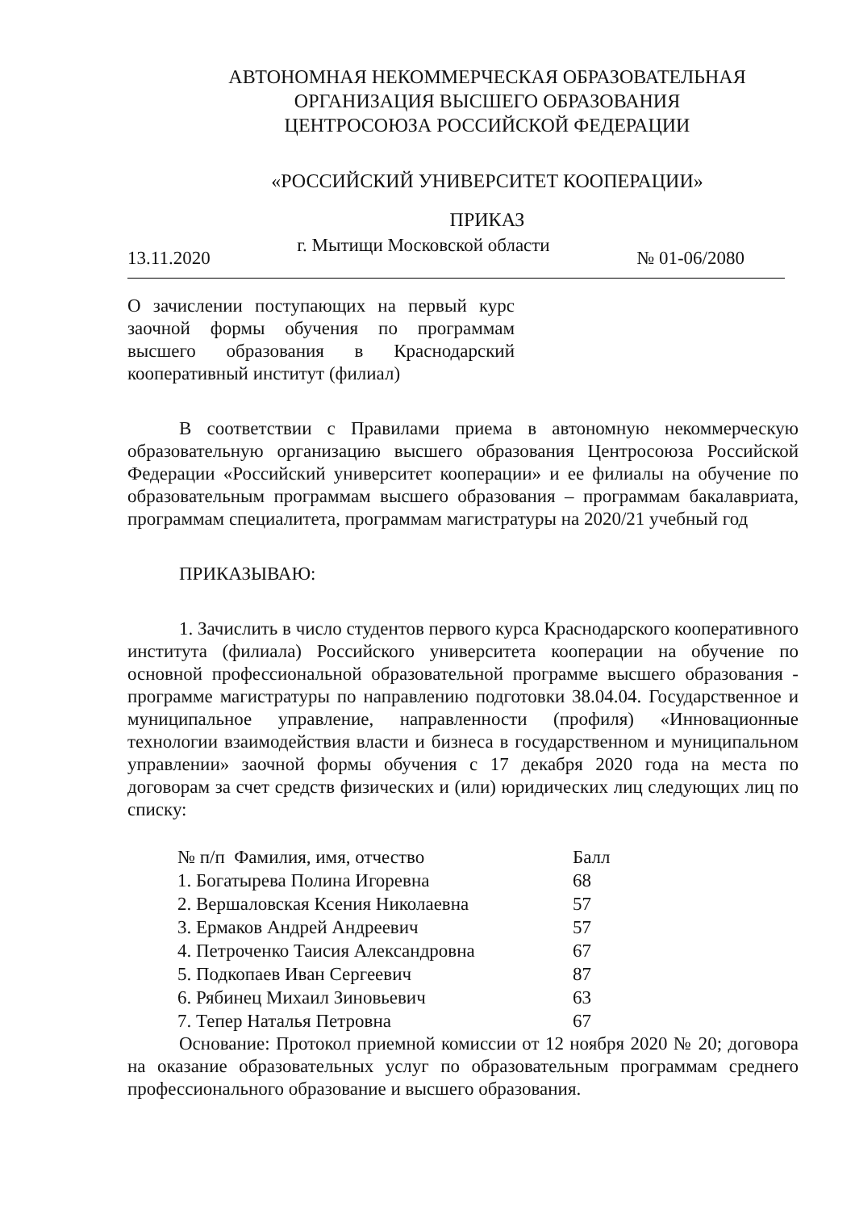АВТОНОМНАЯ НЕКОММЕРЧЕСКАЯ ОБРАЗОВАТЕЛЬНАЯ
ОРГАНИЗАЦИЯ ВЫСШЕГО ОБРАЗОВАНИЯ
ЦЕНТРОСОЮЗА РОССИЙСКОЙ ФЕДЕРАЦИИ
«РОССИЙСКИЙ УНИВЕРСИТЕТ КООПЕРАЦИИ»
ПРИКАЗ
13.11.2020 г. Мытищи Московской области № 01-06/2080
О зачислении поступающих на первый курс заочной формы обучения по программам высшего образования в Краснодарский кооперативный институт (филиал)
В соответствии с Правилами приема в автономную некоммерческую образовательную организацию высшего образования Центросоюза Российской Федерации «Российский университет кооперации» и ее филиалы на обучение по образовательным программам высшего образования – программам бакалавриата, программам специалитета, программам магистратуры на 2020/21 учебный год
ПРИКАЗЫВАЮ:
1. Зачислить в число студентов первого курса Краснодарского кооперативного института (филиала) Российского университета кооперации на обучение по основной профессиональной образовательной программе высшего образования - программе магистратуры по направлению подготовки 38.04.04. Государственное и муниципальное управление, направленности (профиля) «Инновационные технологии взаимодействия власти и бизнеса в государственном и муниципальном управлении» заочной формы обучения с 17 декабря 2020 года на места по договорам за счет средств физических и (или) юридических лиц следующих лиц по списку:
| № п/п Фамилия, имя, отчество | Балл |
| --- | --- |
| 1. Богатырева Полина Игоревна | 68 |
| 2. Вершаловская Ксения Николаевна | 57 |
| 3. Ермаков Андрей Андреевич | 57 |
| 4. Петроченко Таисия Александровна | 67 |
| 5. Подкопаев Иван Сергеевич | 87 |
| 6. Рябинец Михаил Зиновьевич | 63 |
| 7. Тепер Наталья Петровна | 67 |
Основание: Протокол приемной комиссии от 12 ноября 2020 № 20; договора на оказание образовательных услуг по образовательным программам среднего профессионального образование и высшего образования.